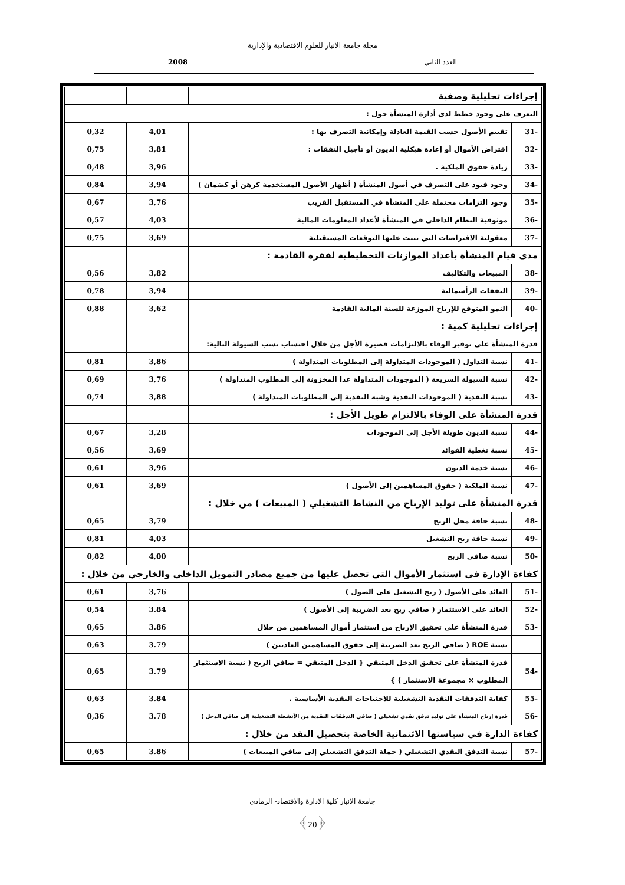مجلة جامعة الانبار للعلوم الاقتصادية والإدارية
العدد الثاني 2008
| إجراءات تحليلية وصفية | | | |
| التعرف على وجود خطط لدى أدارة المنشأة حول : | | | |
| -31 | تقييم الأصول حسب القيمة العادلة وإمكانية التصرف بها : | 4,01 | 0,32 |
| -32 | اقتراض الأموال أو إعادة هيكلية الديون أو تأجيل النفقات : | 3,81 | 0,75 |
| -33 | زيادة حقوق الملكية . | 3,96 | 0,48 |
| -34 | وجود قيود على التصرف في أصول المنشأة ( أظهار الأصول المستخدمة كرهن أو كضمان ) | 3,94 | 0,84 |
| -35 | وجود التزامات محتملة على المنشأة في المستقبل القريب | 3,76 | 0,67 |
| -36 | موثوقية النظام الداخلي في المنشأة لأعداد المعلومات المالية | 4,03 | 0,57 |
| -37 | معقولية الافتراضات التي بنيت عليها التوقعات المستقبلية | 3,69 | 0,75 |
| مدى قيام المنشأة بأعداد الموازنات التخطيطية لفقرة القادمة : | | | |
| -38 | المبيعات والتكاليف | 3,82 | 0,56 |
| -39 | النفقات الرأسمالية | 3,94 | 0,78 |
| -40 | النمو المتوقع للإرباح الموزعة للسنة المالية القادمة | 3,62 | 0,88 |
| إجراءات تحليلية كمية : | | | |
| قدرة المنشأة على توفير الوفاء بالالتزامات قصيرة الأجل من خلال احتساب نسب السيولة التالية: | | | |
| -41 | نسبة التداول ( الموجودات المتداولة إلى المطلوبات المتداولة ) | 3,86 | 0,81 |
| -42 | نسبة السيولة السريعة ( الموجودات المتداولة عدا المخزونة إلى المطلوب المتداولة ) | 3,76 | 0,69 |
| -43 | نسبة النقدية ( الموجودات النقدية وشبه النقدية إلى المطلوبات المتداولة ) | 3,88 | 0,74 |
| قدرة المنشأة على الوفاء بالالتزام طويل الأجل : | | | |
| -44 | نسبة الديون طويلة الأجل إلى الموجودات | 3,28 | 0,67 |
| -45 | نسبة تغطية الفوائد | 3,69 | 0,56 |
| -46 | نسبة خدمة الديون | 3,96 | 0,61 |
| -47 | نسبة الملكية ( حقوق المساهمين إلى الأصول ) | 3,69 | 0,61 |
| قدرة المنشأة على توليد الإرباح من النشاط التشغيلي ( المبيعات ) من خلال : | | | |
| -48 | نسبة حافة مجل الربح | 3,79 | 0,65 |
| -49 | نسبة حافة ربح التشغيل | 4,03 | 0,81 |
| -50 | نسبة صافي الربح | 4,00 | 0,82 |
| كفاءة الإدارة في استثمار الأموال التي تحصل عليها من جميع مصادر التمويل الداخلي والخارجي من خلال : | | | |
| -51 | العائد على الأصول ( ربح التشغيل على الصول ) | 3,76 | 0,61 |
| -52 | العائد على الاستثمار ( صافي ربح بعد الضريبة إلى الأصول ) | 3.84 | 0,54 |
| -53 | قدرة المنشأة على تحقيق الإرباح من استثمار أموال المساهمين من خلال | 3.86 | 0,65 |
| | نسبة ROE ( صافي الربح بعد الضريبة إلى حقوق المساهمين العاديين ) | 3.79 | 0,63 |
| -54 | قدرة المنشأة على تحقيق الدخل المتبقي { الدخل المتبقي = صافي الربح ( نسبة الاستثمار المطلوب × مجموعة الاستثمار ) } | 3.79 | 0,65 |
| -55 | كفاية التدفقات النقدية التشغيلية للاحتياجات النقدية الأساسية . | 3.84 | 0,63 |
| -56 | قدرة إرباح المنشأة على توليد تدفق نقدي تشغيلي ( صافي التدفقات النقدية من الأنشطة التشغيلية إلى صافي الدخل ) | 3.78 | 0,36 |
| كفاءة الدارة في سياستها الائتمانية الخاصة بتحصيل النقد من خلال : | | | |
| -57 | نسبة التدفق النقدي التشغيلي ( جملة التدفق التشغيلي إلى صافي المبيعات ) | 3.86 | 0,65 |
جامعة الانبار كلية الادارة والاقتصاد- الرمادي
﴾20﴿